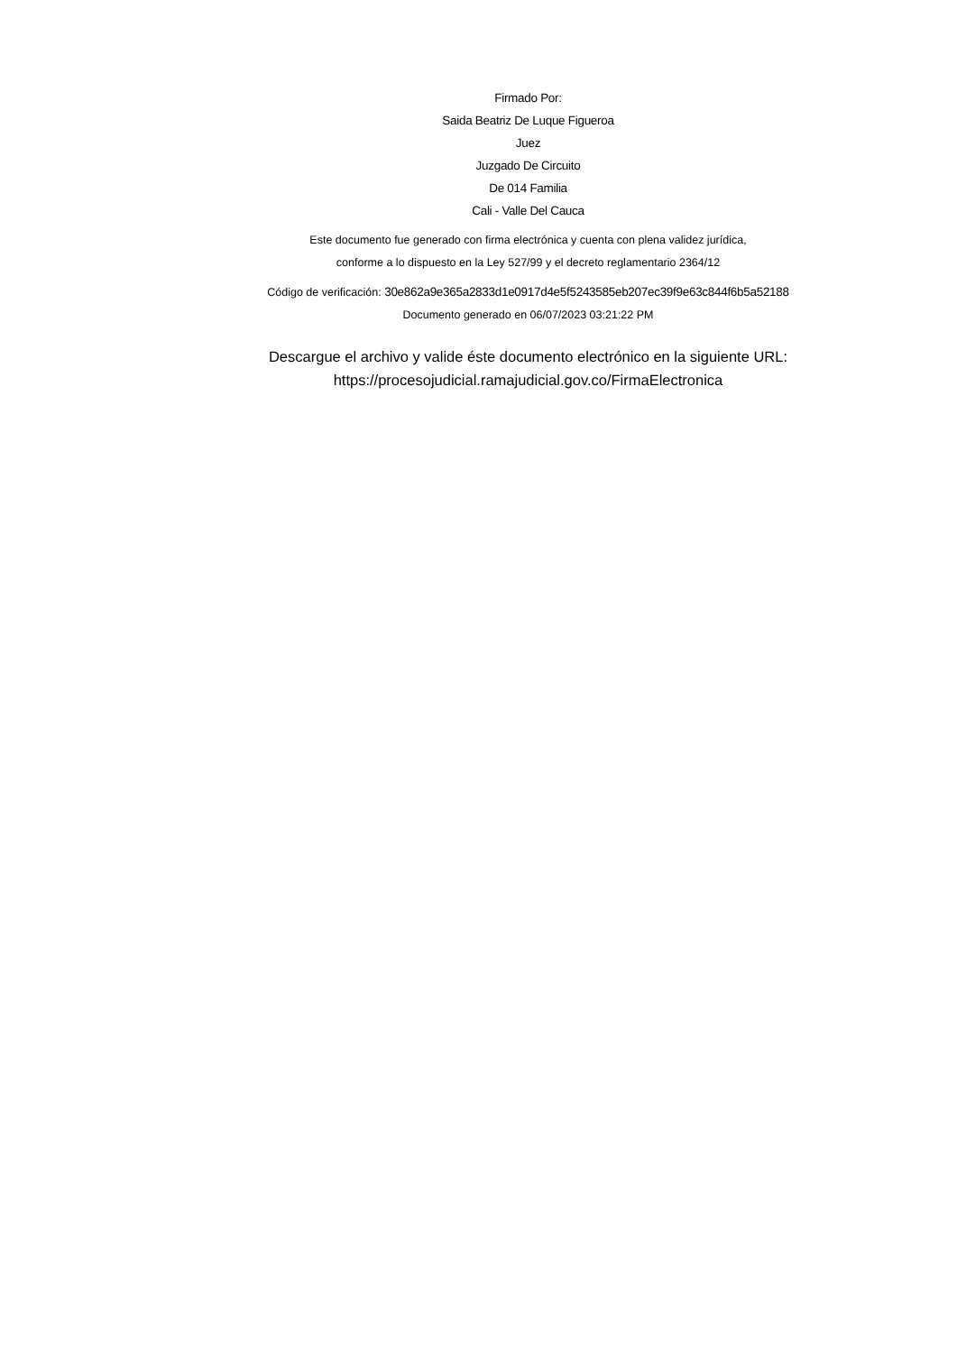Firmado Por:
Saida Beatriz De Luque Figueroa
Juez
Juzgado De Circuito
De 014 Familia
Cali - Valle Del Cauca
Este documento fue generado con firma electrónica y cuenta con plena validez jurídica,
conforme a lo dispuesto en la Ley 527/99 y el decreto reglamentario 2364/12
Código de verificación: 30e862a9e365a2833d1e0917d4e5f5243585eb207ec39f9e63c844f6b5a52188
Documento generado en 06/07/2023 03:21:22 PM
Descargue el archivo y valide éste documento electrónico en la siguiente URL:
https://procesojudicial.ramajudicial.gov.co/FirmaElectronica